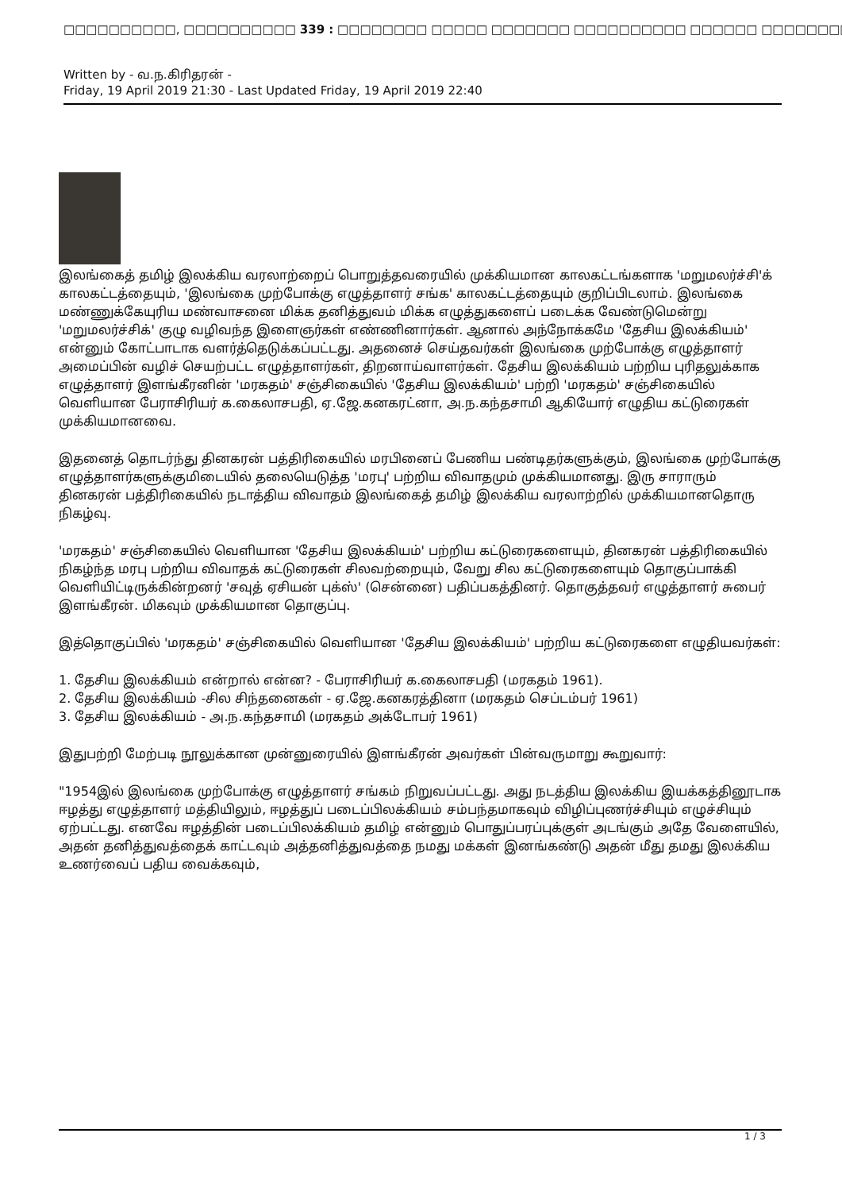□□□□□□□□□□, □□□□□□□□□□ 339 : □□□□□□□□ □□□□□ □□□□□□□ □□□□□□□□□□ □□□□□□ □□□□□□□□□□ □□□□□□□□□
Written by - வ.ந.கிரிதரன் -
Friday, 19 April 2019 21:30 - Last Updated Friday, 19 April 2019 22:40
இலங்கைத் தமிழ் இலக்கிய வரலாற்றைப் பொறுத்தவரையில் முக்கியமான காலகட்டங்களாக 'மறுமலர்ச்சி'க் காலகட்டத்தையும், 'இலங்கை முற்போக்கு எழுத்தாளர் சங்க' காலகட்டத்தையும் குறிப்பிடலாம். இலங்கை மண்ணுக்கேயுரிய மண்வாசனை மிக்க தனித்துவம் மிக்க எழுத்துகளைப் படைக்க வேண்டுமென்று 'மறுமலர்ச்சிக்' குழு வழிவந்த இளைஞர்கள் எண்ணினார்கள். ஆனால் அந்நோக்கமே 'தேசிய இலக்கியம்' என்னும் கோட்பாடாக வளர்த்தெடுக்கப்பட்டது. அதனைச் செய்தவர்கள் இலங்கை முற்போக்கு எழுத்தாளர் அமைப்பின் வழிச் செயற்பட்ட எழுத்தாளர்கள், திறனாய்வாளர்கள். தேசிய இலக்கியம் பற்றிய புரிதலுக்காக எழுத்தாளர் இளங்கீரனின் 'மரகதம்' சஞ்சிகையில் 'தேசிய இலக்கியம்' பற்றி 'மரகதம்' சஞ்சிகையில் வெளியான பேராசிரியர் க.கைலாசபதி, ஏ.ஜே.கனகரட்னா, அ.ந.கந்தசாமி ஆகியோர் எழுதிய கட்டுரைகள் முக்கியமானவை.
இதனைத் தொடர்ந்து தினகரன் பத்திரிகையில் மரபினைப் பேணிய பண்டிதர்களுக்கும், இலங்கை முற்போக்கு எழுத்தாளர்களுக்குமிடையில் தலையெடுத்த 'மரபு' பற்றிய விவாதமும் முக்கியமானது. இரு சாராரும் தினகரன் பத்திரிகையில் நடாத்திய விவாதம் இலங்கைத் தமிழ் இலக்கிய வரலாற்றில் முக்கியமானதொரு நிகழ்வு.
'மரகதம்' சஞ்சிகையில் வெளியான 'தேசிய இலக்கியம்' பற்றிய கட்டுரைகளையும், தினகரன் பத்திரிகையில் நிகழ்ந்த மரபு பற்றிய விவாதக் கட்டுரைகள் சிலவற்றையும், வேறு சில கட்டுரைகளையும் தொகுப்பாக்கி வெளியிட்டிருக்கின்றனர் 'சவுத் ஏசியன் புக்ஸ்' (சென்னை) பதிப்பகத்தினர். தொகுத்தவர் எழுத்தாளர் சுபைர் இளங்கீரன். மிகவும் முக்கியமான தொகுப்பு.
இத்தொகுப்பில் 'மரகதம்' சஞ்சிகையில் வெளியான 'தேசிய இலக்கியம்' பற்றிய கட்டுரைகளை எழுதியவர்கள்:
1. தேசிய இலக்கியம் என்றால் என்ன? - பேராசிரியர் க.கைலாசபதி (மரகதம் 1961).
2. தேசிய இலக்கியம் -சில சிந்தனைகள் - ஏ.ஜே.கனகரத்தினா (மரகதம் செப்டம்பர் 1961)
3. தேசிய இலக்கியம் - அ.ந.கந்தசாமி (மரகதம் அக்டோபர் 1961)
இதுபற்றி மேற்படி நூலுக்கான முன்னுரையில் இளங்கீரன் அவர்கள் பின்வருமாறு கூறுவார்:
"1954இல் இலங்கை முற்போக்கு எழுத்தாளர் சங்கம் நிறுவப்பட்டது. அது நடத்திய இலக்கிய இயக்கத்தினூடாக ஈழத்து எழுத்தாளர் மத்தியிலும், ஈழத்துப் படைப்பிலக்கியம் சம்பந்தமாகவும் விழிப்புணர்ச்சியும் எழுச்சியும் ஏற்பட்டது. எனவே ஈழத்தின் படைப்பிலக்கியம் தமிழ் என்னும் பொதுப்பரப்புக்குள் அடங்கும் அதே வேளையில், அதன் தனித்துவத்தைக் காட்டவும் அத்தனித்துவத்தை நமது மக்கள் இனங்கண்டு அதன் மீது தமது இலக்கிய உணர்வைப் பதிய வைக்கவும்,
1 / 3